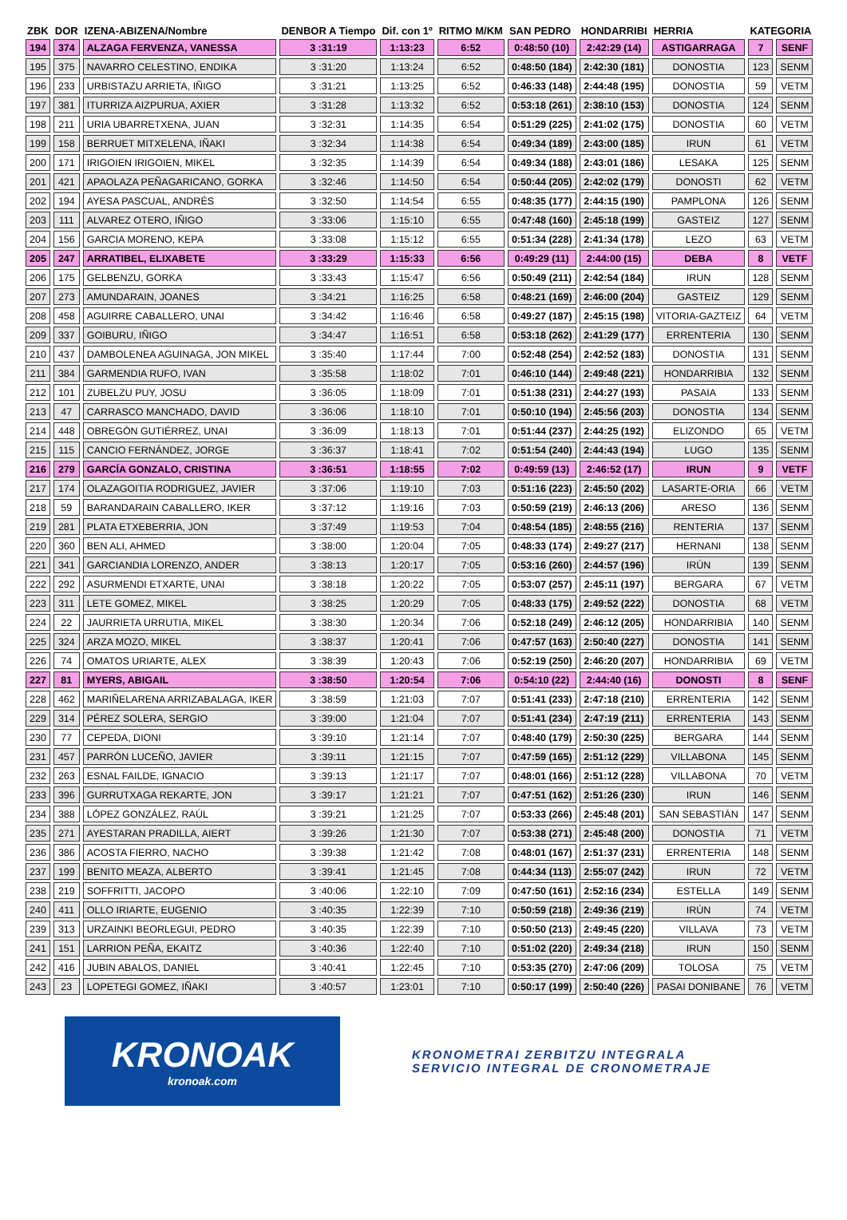| ZBK | DOR | IZENA-ABIZENA/Nombre | DENBOR A Tiempo | Dif. con 1º | RITMO M/KM | SAN PEDRO | HONDARRIBI | HERRIA | KATEGORIA | |
| --- | --- | --- | --- | --- | --- | --- | --- | --- | --- | --- |
| 194 | 374 | ALZAGA FERVENZA, VANESSA | 3 :31:19 | 1:13:23 | 6:52 | 0:48:50 (10) | 2:42:29 (14) | ASTIGARRAGA | 7 | SENF |
| 195 | 375 | NAVARRO CELESTINO, ENDIKA | 3 :31:20 | 1:13:24 | 6:52 | 0:48:50 (184) | 2:42:30 (181) | DONOSTIA | 123 | SENM |
| 196 | 233 | URBISTAZU ARRIETA, IÑIGO | 3 :31:21 | 1:13:25 | 6:52 | 0:46:33 (148) | 2:44:48 (195) | DONOSTIA | 59 | VETM |
| 197 | 381 | ITURRIZA AIZPURUA, AXIER | 3 :31:28 | 1:13:32 | 6:52 | 0:53:18 (261) | 2:38:10 (153) | DONOSTIA | 124 | SENM |
| 198 | 211 | URIA UBARRETXENA, JUAN | 3 :32:31 | 1:14:35 | 6:54 | 0:51:29 (225) | 2:41:02 (175) | DONOSTIA | 60 | VETM |
| 199 | 158 | BERRUET MITXELENA, IÑAKI | 3 :32:34 | 1:14:38 | 6:54 | 0:49:34 (189) | 2:43:00 (185) | IRUN | 61 | VETM |
| 200 | 171 | IRIGOIEN IRIGOIEN, MIKEL | 3 :32:35 | 1:14:39 | 6:54 | 0:49:34 (188) | 2:43:01 (186) | LESAKA | 125 | SENM |
| 201 | 421 | APAOLAZA PEÑAGARICANO, GORKA | 3 :32:46 | 1:14:50 | 6:54 | 0:50:44 (205) | 2:42:02 (179) | DONOSTI | 62 | VETM |
| 202 | 194 | AYESA PASCUAL, ANDRÉS | 3 :32:50 | 1:14:54 | 6:55 | 0:48:35 (177) | 2:44:15 (190) | PAMPLONA | 126 | SENM |
| 203 | 111 | ALVAREZ OTERO, IÑIGO | 3 :33:06 | 1:15:10 | 6:55 | 0:47:48 (160) | 2:45:18 (199) | GASTEIZ | 127 | SENM |
| 204 | 156 | GARCIA MORENO, KEPA | 3 :33:08 | 1:15:12 | 6:55 | 0:51:34 (228) | 2:41:34 (178) | LEZO | 63 | VETM |
| 205 | 247 | ARRATIBEL, ELIXABETE | 3 :33:29 | 1:15:33 | 6:56 | 0:49:29 (11) | 2:44:00 (15) | DEBA | 8 | VETF |
| 206 | 175 | GELBENZU, GORKA | 3 :33:43 | 1:15:47 | 6:56 | 0:50:49 (211) | 2:42:54 (184) | IRUN | 128 | SENM |
| 207 | 273 | AMUNDARAIN, JOANES | 3 :34:21 | 1:16:25 | 6:58 | 0:48:21 (169) | 2:46:00 (204) | GASTEIZ | 129 | SENM |
| 208 | 458 | AGUIRRE CABALLERO, UNAI | 3 :34:42 | 1:16:46 | 6:58 | 0:49:27 (187) | 2:45:15 (198) | VITORIA-GAZTEIZ | 64 | VETM |
| 209 | 337 | GOIBURU, IÑIGO | 3 :34:47 | 1:16:51 | 6:58 | 0:53:18 (262) | 2:41:29 (177) | ERRENTERIA | 130 | SENM |
| 210 | 437 | DAMBOLENEA AGUINAGA, JON MIKEL | 3 :35:40 | 1:17:44 | 7:00 | 0:52:48 (254) | 2:42:52 (183) | DONOSTIA | 131 | SENM |
| 211 | 384 | GARMENDIA RUFO, IVAN | 3 :35:58 | 1:18:02 | 7:01 | 0:46:10 (144) | 2:49:48 (221) | HONDARRIBIA | 132 | SENM |
| 212 | 101 | ZUBELZU PUY, JOSU | 3 :36:05 | 1:18:09 | 7:01 | 0:51:38 (231) | 2:44:27 (193) | PASAIA | 133 | SENM |
| 213 | 47 | CARRASCO MANCHADO, DAVID | 3 :36:06 | 1:18:10 | 7:01 | 0:50:10 (194) | 2:45:56 (203) | DONOSTIA | 134 | SENM |
| 214 | 448 | OBREGÓN GUTIÉRREZ, UNAI | 3 :36:09 | 1:18:13 | 7:01 | 0:51:44 (237) | 2:44:25 (192) | ELIZONDO | 65 | VETM |
| 215 | 115 | CANCIO FERNÁNDEZ, JORGE | 3 :36:37 | 1:18:41 | 7:02 | 0:51:54 (240) | 2:44:43 (194) | LUGO | 135 | SENM |
| 216 | 279 | GARCÍA GONZALO, CRISTINA | 3 :36:51 | 1:18:55 | 7:02 | 0:49:59 (13) | 2:46:52 (17) | IRUN | 9 | VETF |
| 217 | 174 | OLAZAGOITIA RODRIGUEZ, JAVIER | 3 :37:06 | 1:19:10 | 7:03 | 0:51:16 (223) | 2:45:50 (202) | LASARTE-ORIA | 66 | VETM |
| 218 | 59 | BARANDARAIN CABALLERO, IKER | 3 :37:12 | 1:19:16 | 7:03 | 0:50:59 (219) | 2:46:13 (206) | ARESO | 136 | SENM |
| 219 | 281 | PLATA ETXEBERRIA, JON | 3 :37:49 | 1:19:53 | 7:04 | 0:48:54 (185) | 2:48:55 (216) | RENTERIA | 137 | SENM |
| 220 | 360 | BEN ALI, AHMED | 3 :38:00 | 1:20:04 | 7:05 | 0:48:33 (174) | 2:49:27 (217) | HERNANI | 138 | SENM |
| 221 | 341 | GARCIANDIA LORENZO, ANDER | 3 :38:13 | 1:20:17 | 7:05 | 0:53:16 (260) | 2:44:57 (196) | IRÚN | 139 | SENM |
| 222 | 292 | ASURMENDI ETXARTE, UNAI | 3 :38:18 | 1:20:22 | 7:05 | 0:53:07 (257) | 2:45:11 (197) | BERGARA | 67 | VETM |
| 223 | 311 | LETE GOMEZ, MIKEL | 3 :38:25 | 1:20:29 | 7:05 | 0:48:33 (175) | 2:49:52 (222) | DONOSTIA | 68 | VETM |
| 224 | 22 | JAURRIETA URRUTIA, MIKEL | 3 :38:30 | 1:20:34 | 7:06 | 0:52:18 (249) | 2:46:12 (205) | HONDARRIBIA | 140 | SENM |
| 225 | 324 | ARZA MOZO, MIKEL | 3 :38:37 | 1:20:41 | 7:06 | 0:47:57 (163) | 2:50:40 (227) | DONOSTIA | 141 | SENM |
| 226 | 74 | OMATOS URIARTE, ALEX | 3 :38:39 | 1:20:43 | 7:06 | 0:52:19 (250) | 2:46:20 (207) | HONDARRIBIA | 69 | VETM |
| 227 | 81 | MYERS, ABIGAIL | 3 :38:50 | 1:20:54 | 7:06 | 0:54:10 (22) | 2:44:40 (16) | DONOSTI | 8 | SENF |
| 228 | 462 | MARIÑELARENA ARRIZABALAGA, IKER | 3 :38:59 | 1:21:03 | 7:07 | 0:51:41 (233) | 2:47:18 (210) | ERRENTERIA | 142 | SENM |
| 229 | 314 | PÉREZ SOLERA, SERGIO | 3 :39:00 | 1:21:04 | 7:07 | 0:51:41 (234) | 2:47:19 (211) | ERRENTERIA | 143 | SENM |
| 230 | 77 | CEPEDA, DIONI | 3 :39:10 | 1:21:14 | 7:07 | 0:48:40 (179) | 2:50:30 (225) | BERGARA | 144 | SENM |
| 231 | 457 | PARRÓN LUCEÑO, JAVIER | 3 :39:11 | 1:21:15 | 7:07 | 0:47:59 (165) | 2:51:12 (229) | VILLABONA | 145 | SENM |
| 232 | 263 | ESNAL FAILDE, IGNACIO | 3 :39:13 | 1:21:17 | 7:07 | 0:48:01 (166) | 2:51:12 (228) | VILLABONA | 70 | VETM |
| 233 | 396 | GURRUTXAGA REKARTE, JON | 3 :39:17 | 1:21:21 | 7:07 | 0:47:51 (162) | 2:51:26 (230) | IRUN | 146 | SENM |
| 234 | 388 | LÓPEZ GONZÁLEZ, RAÚL | 3 :39:21 | 1:21:25 | 7:07 | 0:53:33 (266) | 2:45:48 (201) | SAN SEBASTIÁN | 147 | SENM |
| 235 | 271 | AYESTARAN PRADILLA, AIERT | 3 :39:26 | 1:21:30 | 7:07 | 0:53:38 (271) | 2:45:48 (200) | DONOSTIA | 71 | VETM |
| 236 | 386 | ACOSTA FIERRO, NACHO | 3 :39:38 | 1:21:42 | 7:08 | 0:48:01 (167) | 2:51:37 (231) | ERRENTERIA | 148 | SENM |
| 237 | 199 | BENITO MEAZA, ALBERTO | 3 :39:41 | 1:21:45 | 7:08 | 0:44:34 (113) | 2:55:07 (242) | IRUN | 72 | VETM |
| 238 | 219 | SOFFRITTI, JACOPO | 3 :40:06 | 1:22:10 | 7:09 | 0:47:50 (161) | 2:52:16 (234) | ESTELLA | 149 | SENM |
| 240 | 411 | OLLO IRIARTE, EUGENIO | 3 :40:35 | 1:22:39 | 7:10 | 0:50:59 (218) | 2:49:36 (219) | IRÚN | 74 | VETM |
| 239 | 313 | URZAINKI BEORLEGUI, PEDRO | 3 :40:35 | 1:22:39 | 7:10 | 0:50:50 (213) | 2:49:45 (220) | VILLAVA | 73 | VETM |
| 241 | 151 | LARRION PEÑA, EKAITZ | 3 :40:36 | 1:22:40 | 7:10 | 0:51:02 (220) | 2:49:34 (218) | IRUN | 150 | SENM |
| 242 | 416 | JUBIN ABALOS, DANIEL | 3 :40:41 | 1:22:45 | 7:10 | 0:53:35 (270) | 2:47:06 (209) | TOLOSA | 75 | VETM |
| 243 | 23 | LOPETEGI GOMEZ, IÑAKI | 3 :40:57 | 1:23:01 | 7:10 | 0:50:17 (199) | 2:50:40 (226) | PASAI DONIBANE | 76 | VETM |
KRONOAK
kronoak.com
KRONOMETRAI ZERBITZU INTEGRALA
SERVICIO INTEGRAL DE CRONOMETRAJE